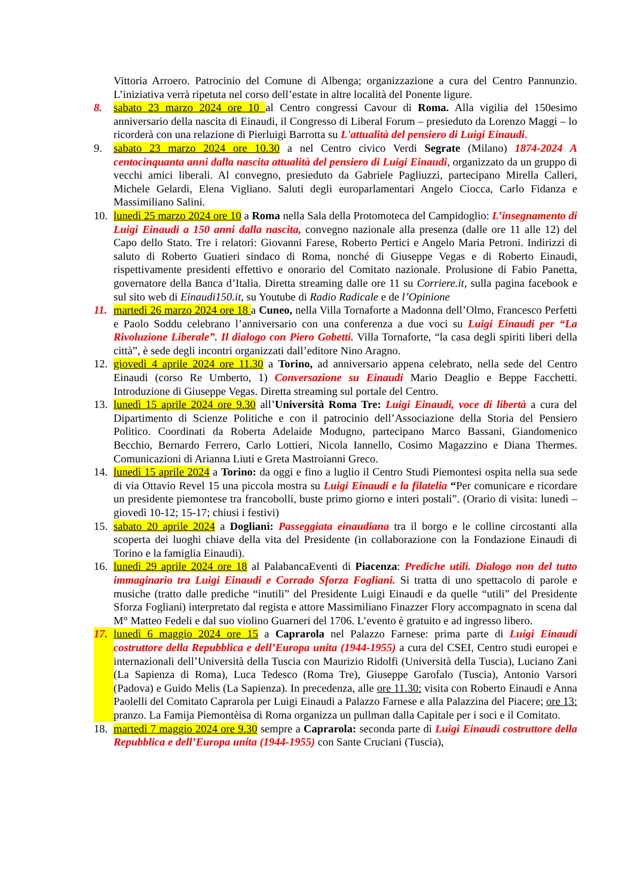Vittoria Arroero. Patrocinio del Comune di Albenga; organizzazione a cura del Centro Pannunzio. L’iniziativa verrà ripetuta nel corso dell’estate in altre località del Ponente ligure.
8. sabato 23 marzo 2024 ore 10 al Centro congressi Cavour di Roma. Alla vigilia del 150esimo anniversario della nascita di Einaudi, il Congresso di Liberal Forum – presieduto da Lorenzo Maggi – lo ricorderà con una relazione di Pierluigi Barrotta su L'attualità del pensiero di Luigi Einaudi.
9. sabato 23 marzo 2024 ore 10.30 a nel Centro civico Verdi Segrate (Milano) 1874-2024 A centocinquanta anni dalla nascita attualità del pensiero di Luigi Einaudi, organizzato da un gruppo di vecchi amici liberali. Al convegno, presieduto da Gabriele Pagliuzzi, partecipano Mirella Calleri, Michele Gelardi, Elena Vigliano. Saluti degli europarlamentari Angelo Ciocca, Carlo Fidanza e Massimiliano Salini.
10.
lunedì 25 marzo 2024 ore 10 a Roma nella Sala della Protomoteca del Campidoglio: L’insegnamento di Luigi Einaudi a 150 anni dalla nascita, convegno nazionale alla presenza (dalle ore 11 alle 12) del Capo dello Stato. Tre i relatori: Giovanni Farese, Roberto Pertici e Angelo Maria Petroni. Indirizzi di saluto di Roberto Guatieri sindaco di Roma, nonché di Giuseppe Vegas e di Roberto Einaudi, rispettivamente presidenti effettivo e onorario del Comitato nazionale. Prolusione di Fabio Panetta, governatore della Banca d’Italia. Diretta streaming dalle ore 11 su Corriere.it, sulla pagina facebook e sul sito web di Einaudi150.it, su Youtube di Radio Radicale e de l’Opinione
11.
martedì 26 marzo 2024 ore 18 a Cuneo, nella Villa Tornaforte a Madonna dell’Olmo, Francesco Perfetti e Paolo Soddu celebrano l’anniversario con una conferenza a due voci su Luigi Einaudi per “La Rivoluzione Liberale”. Il dialogo con Piero Gobetti. Villa Tornaforte, “la casa degli spiriti liberi della città”, è sede degli incontri organizzati dall’editore Nino Aragno.
12.
giovedì 4 aprile 2024 ore 11.30 a Torino, ad anniversario appena celebrato, nella sede del Centro Einaudi (corso Re Umberto, 1) Conversazione su Einaudi Mario Deaglio e Beppe Facchetti. Introduzione di Giuseppe Vegas. Diretta streaming sul portale del Centro.
13.
lunedì 15 aprile 2024 ore 9.30 all’Università Roma Tre: Luigi Einaudi, voce di libertà a cura del Dipartimento di Scienze Politiche e con il patrocinio dell’Associazione della Storia del Pensiero Politico. Coordinati da Roberta Adelaide Modugno, partecipano Marco Bassani, Giandomenico Becchio, Bernardo Ferrero, Carlo Lottieri, Nicola Iannello, Cosimo Magazzino e Diana Thermes. Comunicazioni di Arianna Liuti e Greta Mastroianni Greco.
14.
lunedì 15 aprile 2024 a Torino: da oggi e fino a luglio il Centro Studi Piemontesi ospita nella sua sede di via Ottavio Revel 15 una piccola mostra su Luigi Einaudi e la filatelia “Per comunicare e ricordare un presidente piemontese tra francobolli, buste primo giorno e interi postali”. (Orario di visita: lunedì – giovedì 10-12; 15-17; chiusi i festivi)
15.
sabato 20 aprile 2024 a Dogliani: Passeggiata einaudiana tra il borgo e le colline circostanti alla scoperta dei luoghi chiave della vita del Presidente (in collaborazione con la Fondazione Einaudi di Torino e la famiglia Einaudi).
16.
lunedì 29 aprile 2024 ore 18 al PalabancaEventi di Piacenza: Prediche utili. Dialogo non del tutto immaginario tra Luigi Einaudi e Corrado Sforza Fogliani. Si tratta di uno spettacolo di parole e musiche (tratto dalle prediche “inutili” del Presidente Luigi Einaudi e da quelle “utili” del Presidente Sforza Fogliani) interpretato dal regista e attore Massimiliano Finazzer Flory accompagnato in scena dal M° Matteo Fedeli e dal suo violino Guarneri del 1706. L’evento è gratuito e ad ingresso libero.
17.
lunedì 6 maggio 2024 ore 15 a Caprarola nel Palazzo Farnese: prima parte di Luigi Einaudi costruttore della Repubblica e dell’Europa unita (1944-1955) a cura del CSEI, Centro studi europei e internazionali dell’Università della Tuscia con Maurizio Ridolfi (Università della Tuscia), Luciano Zani (La Sapienza di Roma), Luca Tedesco (Roma Tre), Giuseppe Garofalo (Tuscia), Antonio Varsori (Padova) e Guido Melis (La Sapienza). In precedenza, alle ore 11.30: visita con Roberto Einaudi e Anna Paolelli del Comitato Caprarola per Luigi Einaudi a Palazzo Farnese e alla Palazzina del Piacere; ore 13: pranzo. La Famija Piemontèisa di Roma organizza un pullman dalla Capitale per i soci e il Comitato.
18.
martedì 7 maggio 2024 ore 9.30 sempre a Caprarola: seconda parte di Luigi Einaudi costruttore della Repubblica e dell’Europa unita (1944-1955) con Sante Cruciani (Tuscia),